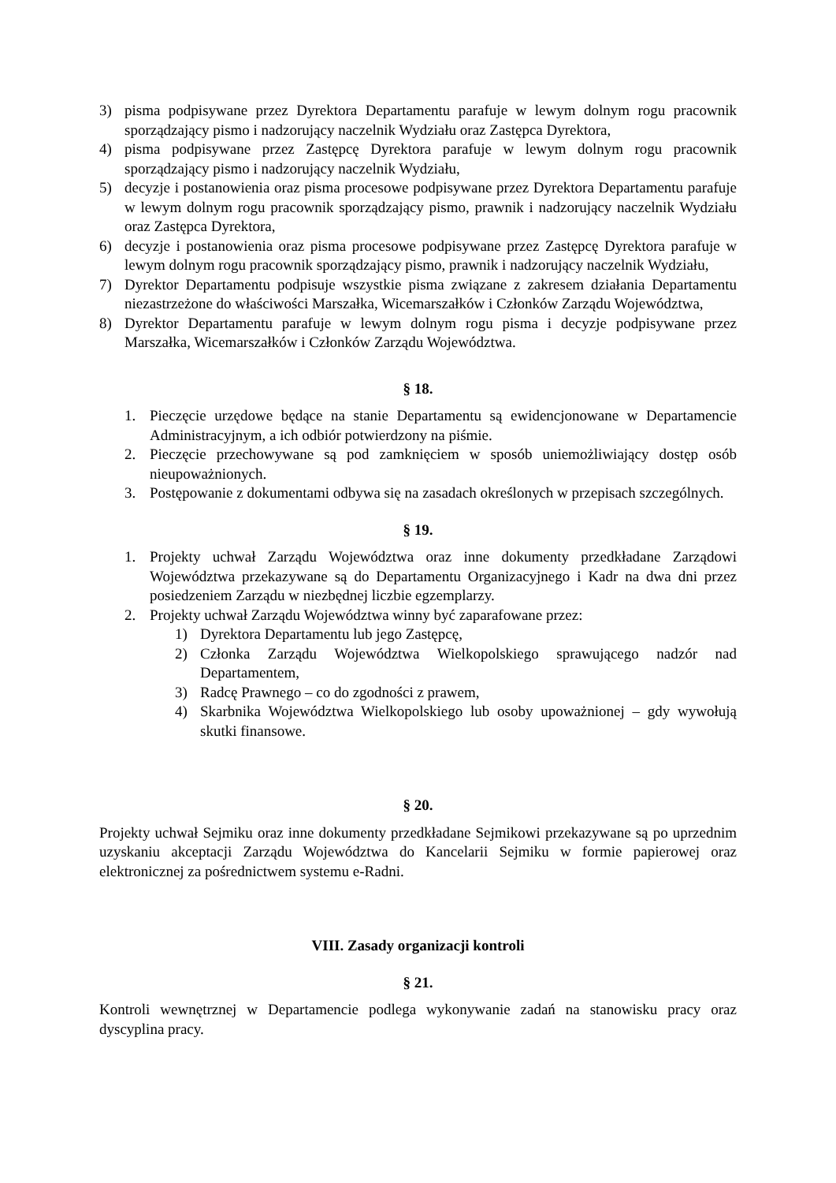3) pisma podpisywane przez Dyrektora Departamentu parafuje w lewym dolnym rogu pracownik sporządzający pismo i nadzorujący naczelnik Wydziału oraz Zastępca Dyrektora,
4) pisma podpisywane przez Zastępcę Dyrektora parafuje w lewym dolnym rogu pracownik sporządzający pismo i nadzorujący naczelnik Wydziału,
5) decyzje i postanowienia oraz pisma procesowe podpisywane przez Dyrektora Departamentu parafuje w lewym dolnym rogu pracownik sporządzający pismo, prawnik i nadzorujący naczelnik Wydziału oraz Zastępca Dyrektora,
6) decyzje i postanowienia oraz pisma procesowe podpisywane przez Zastępcę Dyrektora parafuje w lewym dolnym rogu pracownik sporządzający pismo, prawnik i nadzorujący naczelnik Wydziału,
7) Dyrektor Departamentu podpisuje wszystkie pisma związane z zakresem działania Departamentu niezastrzeżone do właściwości Marszałka, Wicemarszałków i Członków Zarządu Województwa,
8) Dyrektor Departamentu parafuje w lewym dolnym rogu pisma i decyzje podpisywane przez Marszałka, Wicemarszałków i Członków Zarządu Województwa.
§ 18.
1. Pieczęcie urzędowe będące na stanie Departamentu są ewidencjonowane w Departamencie Administracyjnym, a ich odbiór potwierdzony na piśmie.
2. Pieczęcie przechowywane są pod zamknięciem w sposób uniemożliwiający dostęp osób nieupoważnionych.
3. Postępowanie z dokumentami odbywa się na zasadach określonych w przepisach szczególnych.
§ 19.
1. Projekty uchwał Zarządu Województwa oraz inne dokumenty przedkładane Zarządowi Województwa przekazywane są do Departamentu Organizacyjnego i Kadr na dwa dni przez posiedzeniem Zarządu w niezbędnej liczbie egzemplarzy.
2. Projekty uchwał Zarządu Województwa winny być zaparafowane przez:
1) Dyrektora Departamentu lub jego Zastępcę,
2) Członka Zarządu Województwa Wielkopolskiego sprawującego nadzór nad Departamentem,
3) Radcę Prawnego – co do zgodności z prawem,
4) Skarbnika Województwa Wielkopolskiego lub osoby upoważnionej – gdy wywołują skutki finansowe.
§ 20.
Projekty uchwał Sejmiku oraz inne dokumenty przedkładane Sejmikowi przekazywane są po uprzednim uzyskaniu akceptacji Zarządu Województwa do Kancelarii Sejmiku w formie papierowej oraz elektronicznej za pośrednictwem systemu e-Radni.
VIII. Zasady organizacji kontroli
§ 21.
Kontroli wewnętrznej w Departamencie podlega wykonywanie zadań na stanowisku pracy oraz dyscyplina pracy.